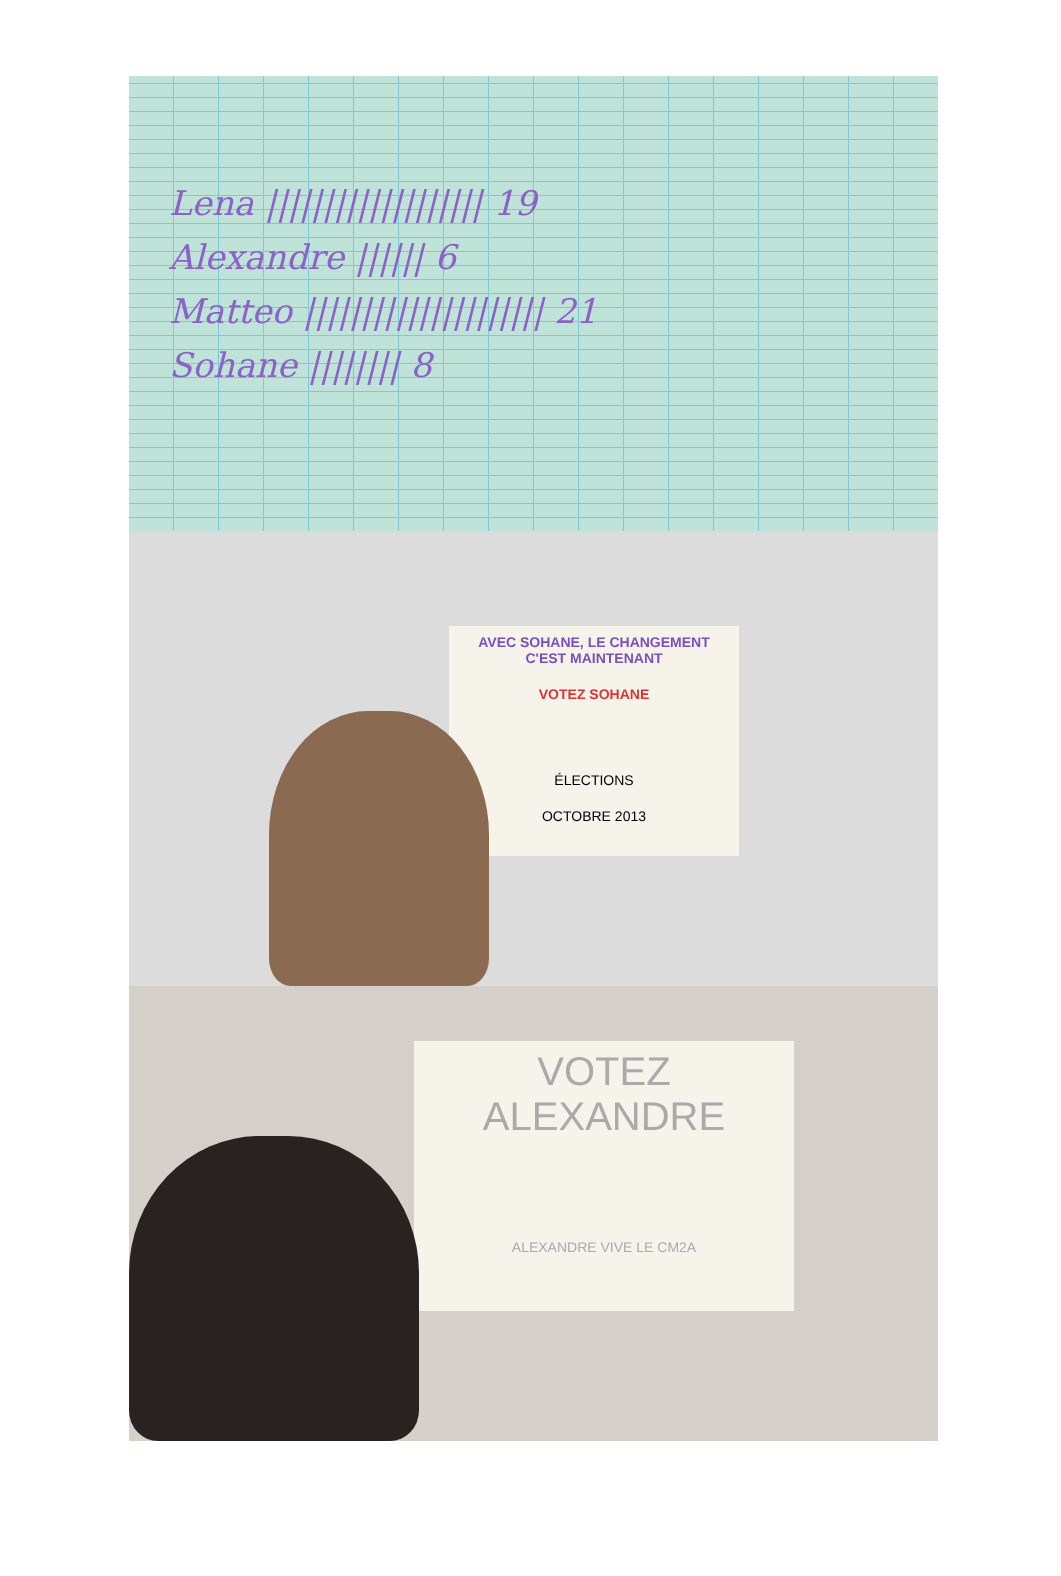Lena ||||||||||||||||||| 19
Alexandre |||||| 6
Matteo ||||||||||||||||||||| 21
Sohane |||||||| 8
AVEC SOHANE, LE CHANGEMENT C'EST MAINTENANT
VOTEZ SOHANE
ÉLECTIONS
OCTOBRE 2013
VOTEZ ALEXANDRE
ALEXANDRE VIVE LE CM2A